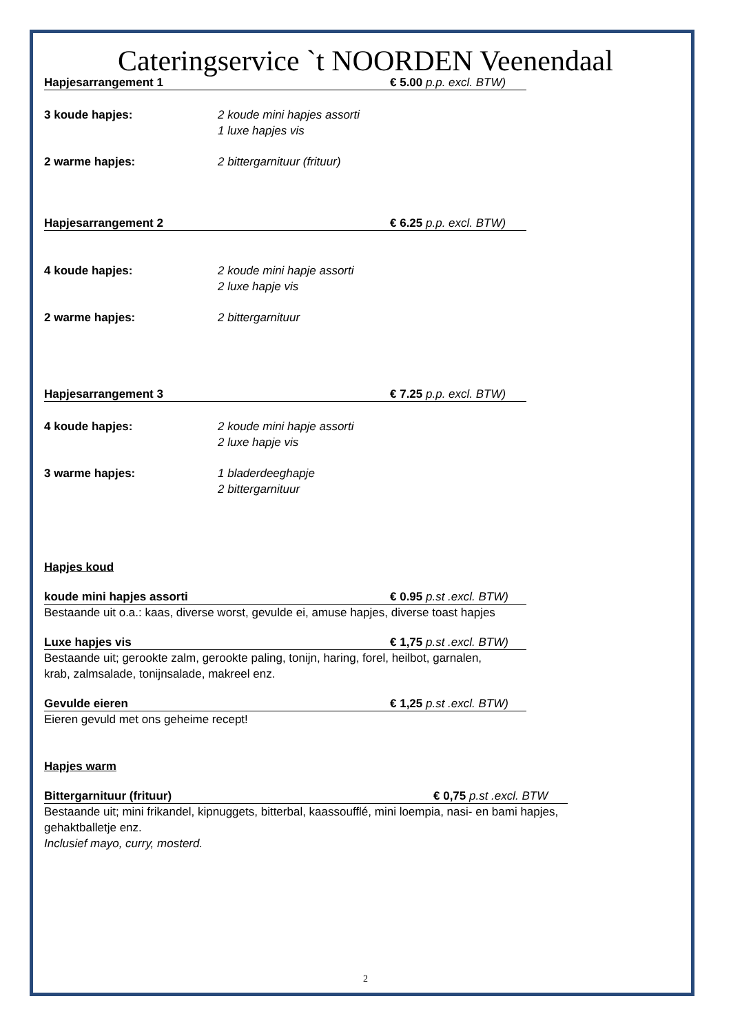Cateringservice `t NOORDEN Veenendaal
Hapjesarrangement 1 € 5.00 p.p. excl. BTW)
3 koude hapjes: 2 koude mini hapjes assorti
1 luxe hapjes vis
2 warme hapjes: 2 bittergarnituur (frituur)
Hapjesarrangement 2 € 6.25 p.p. excl. BTW)
4 koude hapjes: 2 koude mini hapje assorti
2 luxe hapje vis
2 warme hapjes: 2 bittergarnituur
Hapjesarrangement 3 € 7.25 p.p. excl. BTW)
4 koude hapjes: 2 koude mini hapje assorti
2 luxe hapje vis
3 warme hapjes: 1 bladerdeeghapje
2 bittergarnituur
Hapjes koud
koude mini hapjes assorti € 0.95 p.st .excl. BTW)
Bestaande uit o.a.: kaas, diverse worst, gevulde ei, amuse hapjes, diverse toast hapjes
Luxe hapjes vis € 1,75 p.st .excl. BTW)
Bestaande uit; gerookte zalm, gerookte paling, tonijn, haring, forel, heilbot, garnalen,
krab, zalmsalade, tonijnsalade, makreel enz.
Gevulde eieren € 1,25 p.st .excl. BTW)
Eieren gevuld met ons geheime recept!
Hapjes warm
Bittergarnituur (frituur) € 0,75 p.st .excl. BTW
Bestaande uit; mini frikandel, kipnuggets, bitterbal, kaassoufflé, mini loempia, nasi- en bami hapjes,
gehaktballetje enz.
Inclusief mayo, curry, mosterd.
2